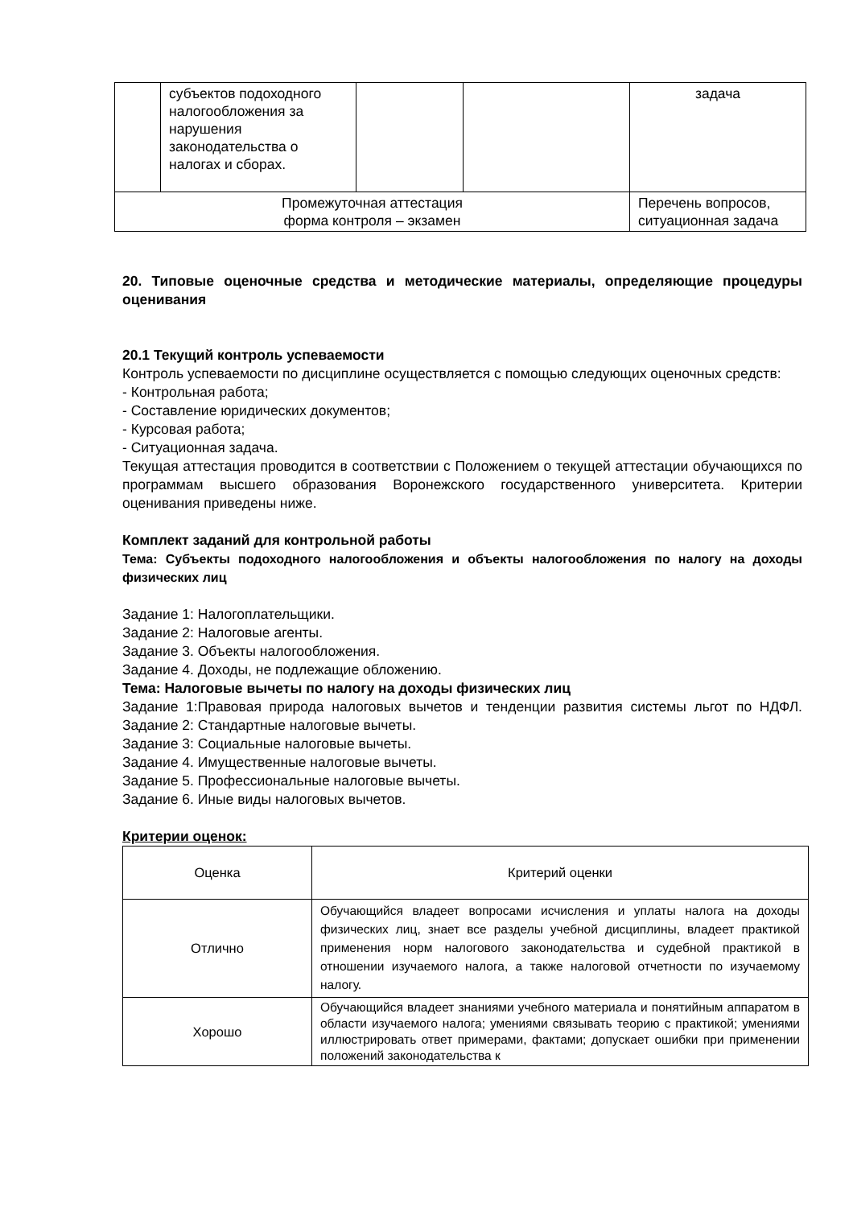| | субъектов подоходного налогообложения за нарушения законодательства о налогах и сборах. | | | задача |
| Промежуточная аттестация форма контроля – экзамен | | | | Перечень вопросов, ситуационная задача |
20. Типовые оценочные средства и методические материалы, определяющие процедуры оценивания
20.1 Текущий контроль успеваемости
Контроль успеваемости по дисциплине осуществляется с помощью следующих оценочных средств:
- Контрольная работа;
- Составление юридических документов;
- Курсовая работа;
- Ситуационная задача.
Текущая аттестация проводится в соответствии с Положением о текущей аттестации обучающихся по программам высшего образования Воронежского государственного университета. Критерии оценивания приведены ниже.
Комплект заданий для контрольной работы
Тема: Субъекты подоходного налогообложения и объекты налогообложения по налогу на доходы физических лиц
Задание 1: Налогоплательщики.
Задание 2: Налоговые агенты.
Задание 3. Объекты налогообложения.
Задание 4. Доходы, не подлежащие обложению.
Тема: Налоговые вычеты по налогу на доходы физических лиц
Задание 1:Правовая природа налоговых вычетов и тенденции развития системы льгот по НДФЛ. Задание 2: Стандартные налоговые вычеты.
Задание 3: Социальные налоговые вычеты.
Задание 4. Имущественные налоговые вычеты.
Задание 5. Профессиональные налоговые вычеты.
Задание 6. Иные виды налоговых вычетов.
Критерии оценок:
| Оценка | Критерий оценки |
| Отлично | Обучающийся владеет вопросами исчисления и уплаты налога на доходы физических лиц, знает все разделы учебной дисциплины, владеет практикой применения норм налогового законодательства и судебной практикой в отношении изучаемого налога, а также налоговой отчетности по изучаемому налогу. |
| Хорошо | Обучающийся владеет знаниями учебного материала и понятийным аппаратом в области изучаемого налога; умениями связывать теорию с практикой; умениями иллюстрировать ответ примерами, фактами; допускает ошибки при применении положений законодательства к |